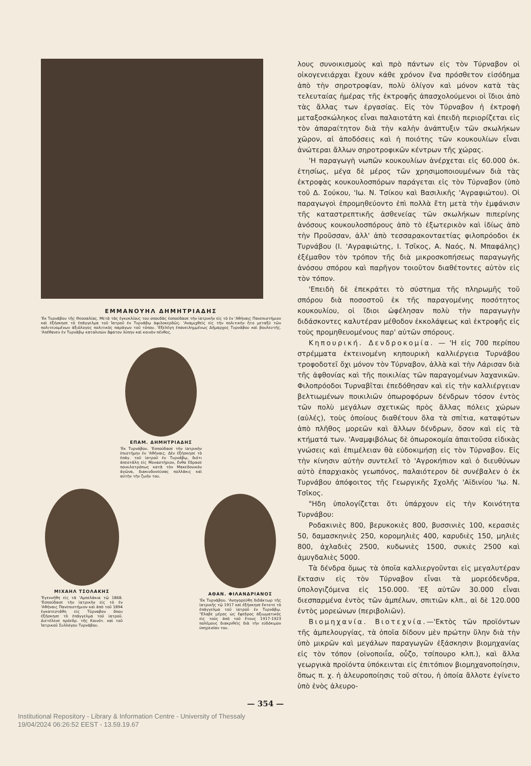ΕΜΜΑΝΟΥΗΛ ΔΗΜΗΤΡΙΑΔΗΣ
'Εκ Τυρνάβου τῆς Θεσσαλίας. Μετὰ τὰς ἐγκυκλίους του σπουδὰς ἐσπούδασε τὴν ἰατρικὴν εἰς τὸ ἐν 'Αθήναις Πανεπιστήμιον καὶ ἐξήσκησε τὸ ἐπάγγελμα τοῦ Ἰατροῦ ἐν Τυρνάβῳ ἀφιλοκερδῶς. 'Αναμιχθεὶς εἰς τὴν πολιτικὴν ἦτο μεταξὺ τῶν πολιτευομένων ἀξιόλογος πολιτικὸς παράγων τοῦ τόπου. 'Εξελέγη ἐπανειλημμένως Δήμαρχος Τυρνάβου καὶ βουλευτής. 'Απέθανεν ἐν Τυρνάβῳ καταλιπὼν ἄφατον λύπην καὶ κοινὸν πένθος.
ΕΠΑΜ. ΔΗΜΗΤΡΙΑΔΗΣ
'Εκ Τυρνάβου. 'Εσπούδασε τὴν ἰατρικὴν ἐπιστήμην ἐν 'Αθήναις. Δὲν ἐξήσκησε τὸ ἐπάγ. τοῦ ἰατροῦ ἐν Τυρνάβῳ, διότι ἀπεστάλη εἰς Μοναστήριον, ἔνθα ἔδρασε ποικιλοτρόπως κατὰ τὸν Μακεδονικὸν ἀγῶνα, διακινδυνεύσας πολλάκις καὶ αὐτὴν τὴν ζωήν του.
ΜΙΧΑΗΛ ΤΣΟΛΑΚΗΣ
'Εγεννήθη εἰς τὰ 'Αμπελάκια τῷ 1868. 'Εσπούδασε τὴν ἰατρικὴν εἰς τὸ ἐν 'Αθήναις Πανεπιστήμιον καὶ ἀπὸ τοῦ 1894 ἐγκατεστάθη εἰς Τύρναβον ὅπου ἐξήσκησε τὸ ἐπάγγελμα τοῦ ἰατροῦ. Διετέλεσε πρόεδρ. τῆς Κοινότ. καὶ τοῦ Ἰατρικοῦ Συλλόγου Τυρνάβου.
ΑΘΑΝ. ΦΙΛΑΝΔΡΙΑΝΟΣ
'Εκ Τυρνάβου. 'Ανηγορεύθη διδάκτωρ τῆς ἰατρικῆς τῷ 1917 καὶ ἐξήσκησε ἔκτοτε τὸ ἐπάγγελμα τοῦ ἰατροῦ ἐν Τυρνάβῳ. "Ελαβε μέρος ὡς ἔφεδρος ἀξιωματικὸς εἰς τοὺς ἀπὸ τοῦ ἔτους 1917-1923 πολέμους διακριθεὶς διὰ τὴν εὐδόκιμον ὑπηρεσίαν του.
λους συνοικισμοὺς καὶ πρὸ πάντων εἰς τὸν Τύρναβον οἱ οἰκογενειάρχαι ἔχουν κάθε χρόνον ἕνα πρόσθετον εἰσόδημα ἀπὸ τὴν σηροτροφίαν, πολὺ ὀλίγον καὶ μόνον κατὰ τὰς τελευταίας ἡμέρας τῆς ἐκτροφῆς ἀπασχολούμενοι οἱ ἴδιοι ἀπὸ τὰς ἄλλας των ἐργασίας. Εἰς τὸν Τύρναβον ἡ ἐκτροφὴ μεταξοσκώληκος εἶναι παλαιοτάτη καὶ ἐπειδὴ περιορίζεται εἰς τὸν ἀπαραίτητον διὰ τὴν καλὴν ἀνάπτυξιν τῶν σκωλήκων χῶρον, αἱ ἀποδόσεις καὶ ἡ ποιότης τῶν κουκουλίων εἶναι ἀνώτεραι ἄλλων σηροτροφικῶν κέντρων τῆς χώρας.
'Η παραγωγὴ νωπῶν κουκουλίων ἀνέρχεται εἰς 60.000 ὀκ. ἐτησίως, μέγα δὲ μέρος τῶν χρησιμοποιουμένων διὰ τὰς ἐκτροφὰς κουκουλοσπόρων παράγεται εἰς τὸν Τύρναβον (ὑπὸ τοῦ Δ. Σούκου, 'Ιω. Ν. Τσίκου καὶ Βασιλικῆς 'Αγραφιώτου). Οἱ παραγωγοὶ ἐπρομηθεύοντο ἐπὶ πολλὰ ἔτη μετὰ τὴν ἐμφάνισιν τῆς καταστρεπτικῆς ἀσθενείας τῶν σκωλήκων πιπερίνης ἀνόσους κουκουλοσπόρους ἀπὸ τὸ ἐξωτερικὸν καὶ ἰδίως ἀπὸ τὴν Προῦσσαν, ἀλλ' ἀπὸ τεσσαρακονταετίας φιλοπρόοδοι ἐκ Τυρνάβου (Ι. 'Αγραφιώτης, Ι. Τσῖκος, Α. Ναός, Ν. Μπαφάλης) ἐξέμαθον τὸν τρόπον τῆς διὰ μικροσκοπήσεως παραγωγῆς ἀνόσου σπόρου καὶ παρῆγον τοιοῦτον διαθέτοντες αὐτὸν εἰς τὸν τόπον.
'Επειδὴ δὲ ἐπεκράτει τὸ σύστημα τῆς πληρωμῆς τοῦ σπόρου διὰ ποσοστοῦ ἐκ τῆς παραγομένης ποσότητος κουκουλίου, οἱ ἴδιοι ὠφέλησαν πολὺ τὴν παραγωγὴν διδάσκοντες καλυτέραν μέθοδον ἐκκολάψεως καὶ ἐκτροφῆς εἰς τοὺς προμηθευομένους παρ' αὐτῶν σπόρους.
Κηπουρική. Δενδροκομία. — 'Η εἰς 700 περίπου στρέμματα ἐκτεινομένη κηπουρικὴ καλλιέργεια Τυρνάβου τροφοδοτεῖ ὄχι μόνον τὸν Τύρναβον, ἀλλὰ καὶ τὴν Λάρισαν διὰ τῆς ἀφθονίας καὶ τῆς ποικιλίας τῶν παραγομένων λαχανικῶν. Φιλοπρόοδοι Τυρναβῖται ἐπεδόθησαν καὶ εἰς τὴν καλλιέργειαν βελτιωμένων ποικιλιῶν ὀπωροφόρων δένδρων τόσον ἐντὸς τῶν πολὺ μεγάλων σχετικῶς πρὸς ἄλλας πόλεις χώρων (αὐλές), τοὺς ὁποίους διαθέτουν ὅλα τὰ σπίτια, καταφύτων ἀπὸ πλῆθος μορεῶν καὶ ἄλλων δένδρων, ὅσον καὶ εἰς τὰ κτήματά των. 'Αναμφιβόλως δὲ ὀπωροκομία ἀπαιτοῦσα εἰδικὰς γνώσεις καὶ ἐπιμέλειαν θὰ εὐδοκιμήσῃ εἰς τὸν Τύρναβον. Εἰς τὴν κίνησιν αὐτὴν συντελεῖ τὸ 'Αγροκήπιον καὶ ὁ διευθύνων αὐτὸ ἐπαρχιακὸς γεωπόνος, παλαιότερον δὲ συνέβαλεν ὁ ἐκ Τυρνάβου ἀπόφοιτος τῆς Γεωργικῆς Σχολῆς 'Αϊδινίου 'Ιω. Ν. Τσῖκος.
"Ηδη ὑπολογίζεται ὅτι ὑπάρχουν εἰς τὴν Κοινότητα Τυρνάβου:
Ροδακινιὲς 800, βερυκοκιὲς 800, βυσσινιὲς 100, κερασιὲς 50, δαμασκηνιὲς 250, κορομηλιὲς 400, καρυδιὲς 150, μηλιὲς 800, ἀχλαδιὲς 2500, κυδωνιὲς 1500, συκιὲς 2500 καὶ ἀμυγδαλιὲς 5000.
Τὰ δένδρα ὅμως τὰ ὁποῖα καλλιεργοῦνται εἰς μεγαλυτέραν ἔκτασιν εἰς τὸν Τύρναβον εἶναι τὰ μορεόδενδρα, ὑπολογιζόμενα εἰς 150.000. 'Εξ αὐτῶν 30.000 εἶναι διεσπαρμένα ἐντὸς τῶν ἀμπέλων, σπιτιῶν κλπ., αἱ δὲ 120.000 ἐντὸς μορεώνων (περιβολιῶν).
Βιομηχανία. Βιοτεχνία.—'Εκτὸς τῶν προϊόντων τῆς ἀμπελουργίας, τὰ ὁποῖα δίδουν μὲν πρώτην ὕλην διὰ τὴν ὑπὸ μικρῶν καὶ μεγάλων παραγωγῶν ἐξάσκησιν βιομηχανίας εἰς τὸν τόπον (οἰνοποιΐα, οὖζο, τσίπουρο κλπ.), καὶ ἄλλα γεωργικὰ προϊόντα ὑπόκεινται εἰς ἐπιτόπιον βιομηχανοποίησιν, ὅπως π. χ. ἡ ἀλευροποίησις τοῦ σίτου, ἡ ὁποία ἄλλοτε ἐγίνετο ὑπὸ ἑνὸς ἀλευρο-
— 354 —
Institutional Repository - Library & Information Centre - University of Thessaly
19/04/2024 06:26:52 EEST - 13.59.19.67